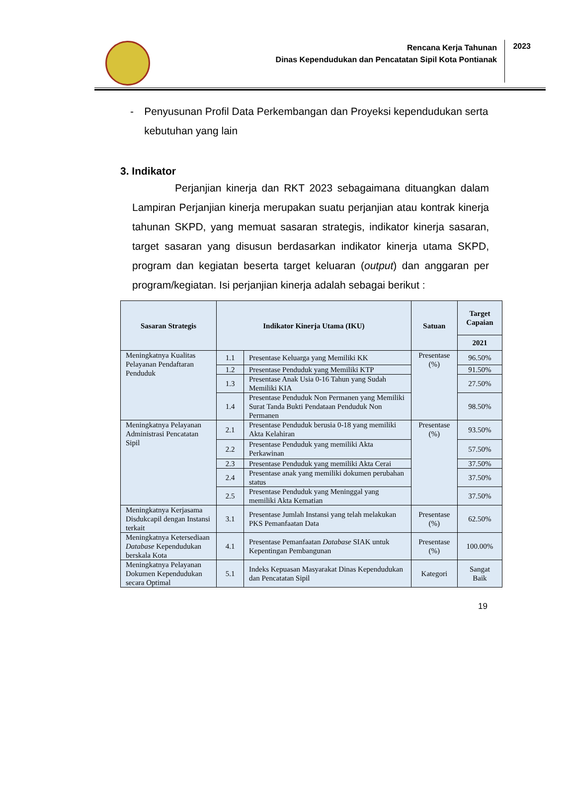Rencana Kerja Tahunan
Dinas Kependudukan dan Pencatatan Sipil Kota Pontianak
2023
- Penyusunan Profil Data Perkembangan dan Proyeksi kependudukan serta kebutuhan yang lain
3. Indikator
Perjanjian kinerja dan RKT 2023 sebagaimana dituangkan dalam Lampiran Perjanjian kinerja merupakan suatu perjanjian atau kontrak kinerja tahunan SKPD, yang memuat sasaran strategis, indikator kinerja sasaran, target sasaran yang disusun berdasarkan indikator kinerja utama SKPD, program dan kegiatan beserta target keluaran (output) dan anggaran per program/kegiatan. Isi perjanjian kinerja adalah sebagai berikut :
| Sasaran Strategis | Indikator Kinerja Utama (IKU) | | Satuan | Target Capaian |
| --- | --- | --- | --- | --- |
| | | | | 2021 |
| Meningkatnya Kualitas Pelayanan Pendaftaran Penduduk | 1.1 | Presentase Keluarga yang Memiliki KK | Presentase (%) | 96.50% |
| | 1.2 | Presentase Penduduk yang Memiliki KTP | | 91.50% |
| | 1.3 | Presentase Anak Usia 0-16 Tahun yang Sudah Memiliki KIA | | 27.50% |
| | 1.4 | Presentase Penduduk Non Permanen yang Memiliki Surat Tanda Bukti Pendataan Penduduk Non Permanen | | 98.50% |
| Meningkatnya Pelayanan Administrasi Pencatatan Sipil | 2.1 | Presentase Penduduk berusia 0-18 yang memiliki Akta Kelahiran | Presentase (%) | 93.50% |
| | 2.2 | Presentase Penduduk yang memiliki Akta Perkawinan | | 57.50% |
| | 2.3 | Presentase Penduduk yang memiliki Akta Cerai | | 37.50% |
| | 2.4 | Presentase anak yang memiliki dokumen perubahan status | | 37.50% |
| | 2.5 | Presentase Penduduk yang Meninggal yang memiliki Akta Kematian | | 37.50% |
| Meningkatnya Kerjasama Disdukcapil dengan Instansi terkait | 3.1 | Presentase Jumlah Instansi yang telah melakukan PKS Pemanfaatan Data | Presentase (%) | 62.50% |
| Meningkatnya Ketersediaan Database Kependudukan berskala Kota | 4.1 | Presentase Pemanfaatan Database SIAK untuk Kepentingan Pembangunan | Presentase (%) | 100.00% |
| Meningkatnya Pelayanan Dokumen Kependudukan secara Optimal | 5.1 | Indeks Kepuasan Masyarakat Dinas Kependudukan dan Pencatatan Sipil | Kategori | Sangat Baik |
19